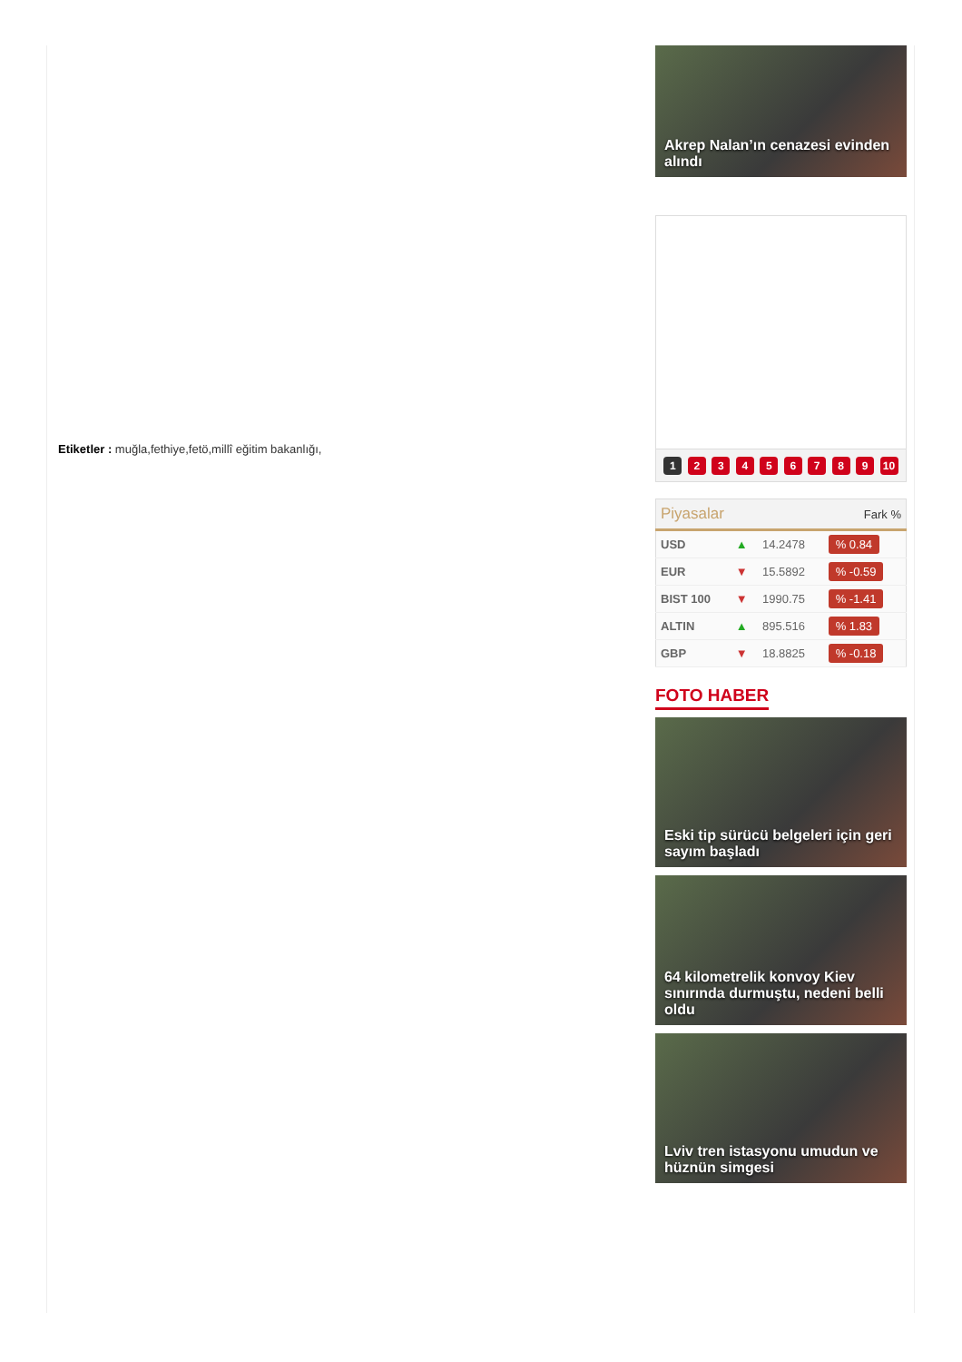Etiketler : muğla,fethiye,fetö,millî eğitim bakanlığı,
Akrep Nalan’ın cenazesi evinden alındı
1 2 3 4 5 6 7 8 9 10
| Piyasalar | | | Fark % |
| --- | --- | --- | --- |
| USD | ▲ | 14.2478 | % 0.84 |
| EUR | ▼ | 15.5892 | % -0.59 |
| BIST 100 | ▼ | 1990.75 | % -1.41 |
| ALTIN | ▲ | 895.516 | % 1.83 |
| GBP | ▼ | 18.8825 | % -0.18 |
FOTO HABER
Eski tip sürücü belgeleri için geri sayım başladı
64 kilometrelik konvoy Kiev sınırında durmuştu, nedeni belli oldu
Lviv tren istasyonu umudun ve hüznün simgesi